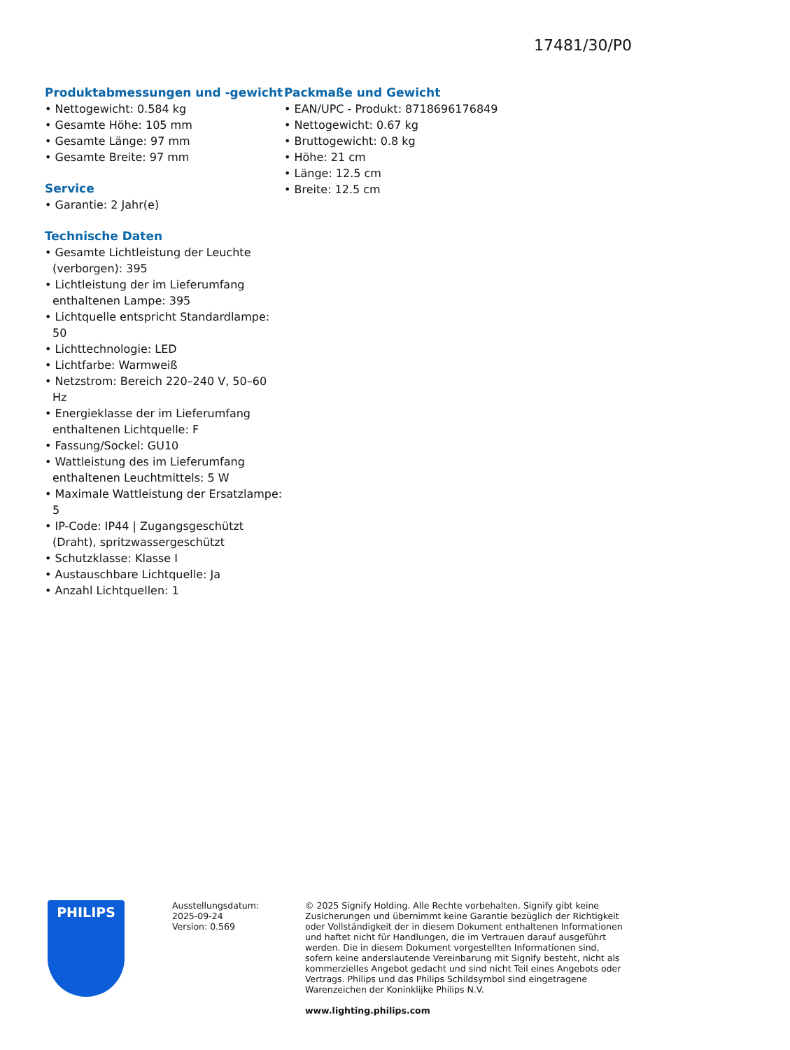17481/30/P0
Produktabmessungen und -gewicht
• Nettogewicht: 0.584 kg
• Gesamte Höhe: 105 mm
• Gesamte Länge: 97 mm
• Gesamte Breite: 97 mm
Service
• Garantie: 2 Jahr(e)
Technische Daten
• Gesamte Lichtleistung der Leuchte (verborgen): 395
• Lichtleistung der im Lieferumfang enthaltenen Lampe: 395
• Lichtquelle entspricht Standardlampe: 50
• Lichttechnologie: LED
• Lichtfarbe: Warmweiß
• Netzstrom: Bereich 220–240 V, 50–60 Hz
• Energieklasse der im Lieferumfang enthaltenen Lichtquelle: F
• Fassung/Sockel: GU10
• Wattleistung des im Lieferumfang enthaltenen Leuchtmittels: 5 W
• Maximale Wattleistung der Ersatzlampe: 5
• IP-Code: IP44 | Zugangsgeschützt (Draht), spritzwassergeschützt
• Schutzklasse: Klasse I
• Austauschbare Lichtquelle: Ja
• Anzahl Lichtquellen: 1
Packmaße und Gewicht
• EAN/UPC - Produkt: 8718696176849
• Nettogewicht: 0.67 kg
• Bruttogewicht: 0.8 kg
• Höhe: 21 cm
• Länge: 12.5 cm
• Breite: 12.5 cm
PHILIPS
Ausstellungsdatum:
2025-09-24
Version: 0.569
© 2025 Signify Holding. Alle Rechte vorbehalten. Signify gibt keine Zusicherungen und übernimmt keine Garantie bezüglich der Richtigkeit oder Vollständigkeit der in diesem Dokument enthaltenen Informationen und haftet nicht für Handlungen, die im Vertrauen darauf ausgeführt werden. Die in diesem Dokument vorgestellten Informationen sind, sofern keine anderslautende Vereinbarung mit Signify besteht, nicht als kommerzielles Angebot gedacht und sind nicht Teil eines Angebots oder Vertrags. Philips und das Philips Schildsymbol sind eingetragene Warenzeichen der Koninklijke Philips N.V.
www.lighting.philips.com